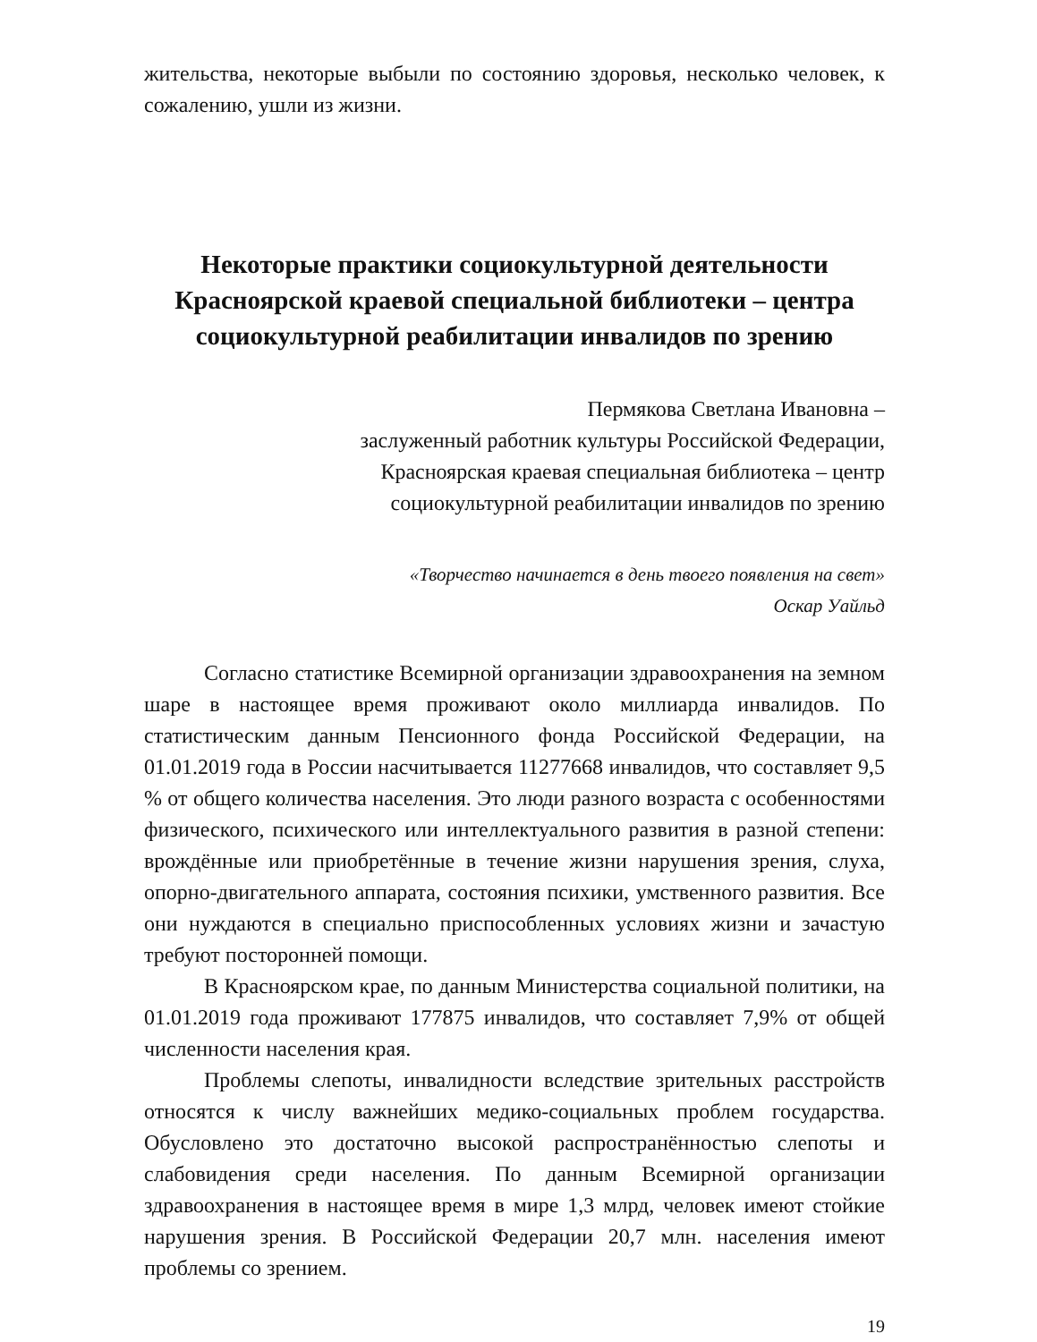жительства, некоторые выбыли по состоянию здоровья, несколько человек, к сожалению, ушли из жизни.
Некоторые практики социокультурной деятельности
Красноярской краевой специальной библиотеки – центра
социокультурной реабилитации инвалидов по зрению
Пермякова Светлана Ивановна –
заслуженный работник культуры Российской Федерации,
Красноярская краевая специальная библиотека – центр
социокультурной реабилитации инвалидов по зрению
«Творчество начинается в день твоего появления на свет»
Оскар Уайльд
Согласно статистике Всемирной организации здравоохранения на земном шаре в настоящее время проживают около миллиарда инвалидов. По статистическим данным Пенсионного фонда Российской Федерации, на 01.01.2019 года в России насчитывается 11277668 инвалидов, что составляет 9,5 % от общего количества населения. Это люди разного возраста с особенностями физического, психического или интеллектуального развития в разной степени: врождённые или приобретённые в течение жизни нарушения зрения, слуха, опорно-двигательного аппарата, состояния психики, умственного развития. Все они нуждаются в специально приспособленных условиях жизни и зачастую требуют посторонней помощи.
В Красноярском крае, по данным Министерства социальной политики, на 01.01.2019 года проживают 177875 инвалидов, что составляет 7,9% от общей численности населения края.
Проблемы слепоты, инвалидности вследствие зрительных расстройств относятся к числу важнейших медико-социальных проблем государства. Обусловлено это достаточно высокой распространённостью слепоты и слабовидения среди населения. По данным Всемирной организации здравоохранения в настоящее время в мире 1,3 млрд, человек имеют стойкие нарушения зрения. В Российской Федерации 20,7 млн. населения имеют проблемы со зрением.
19